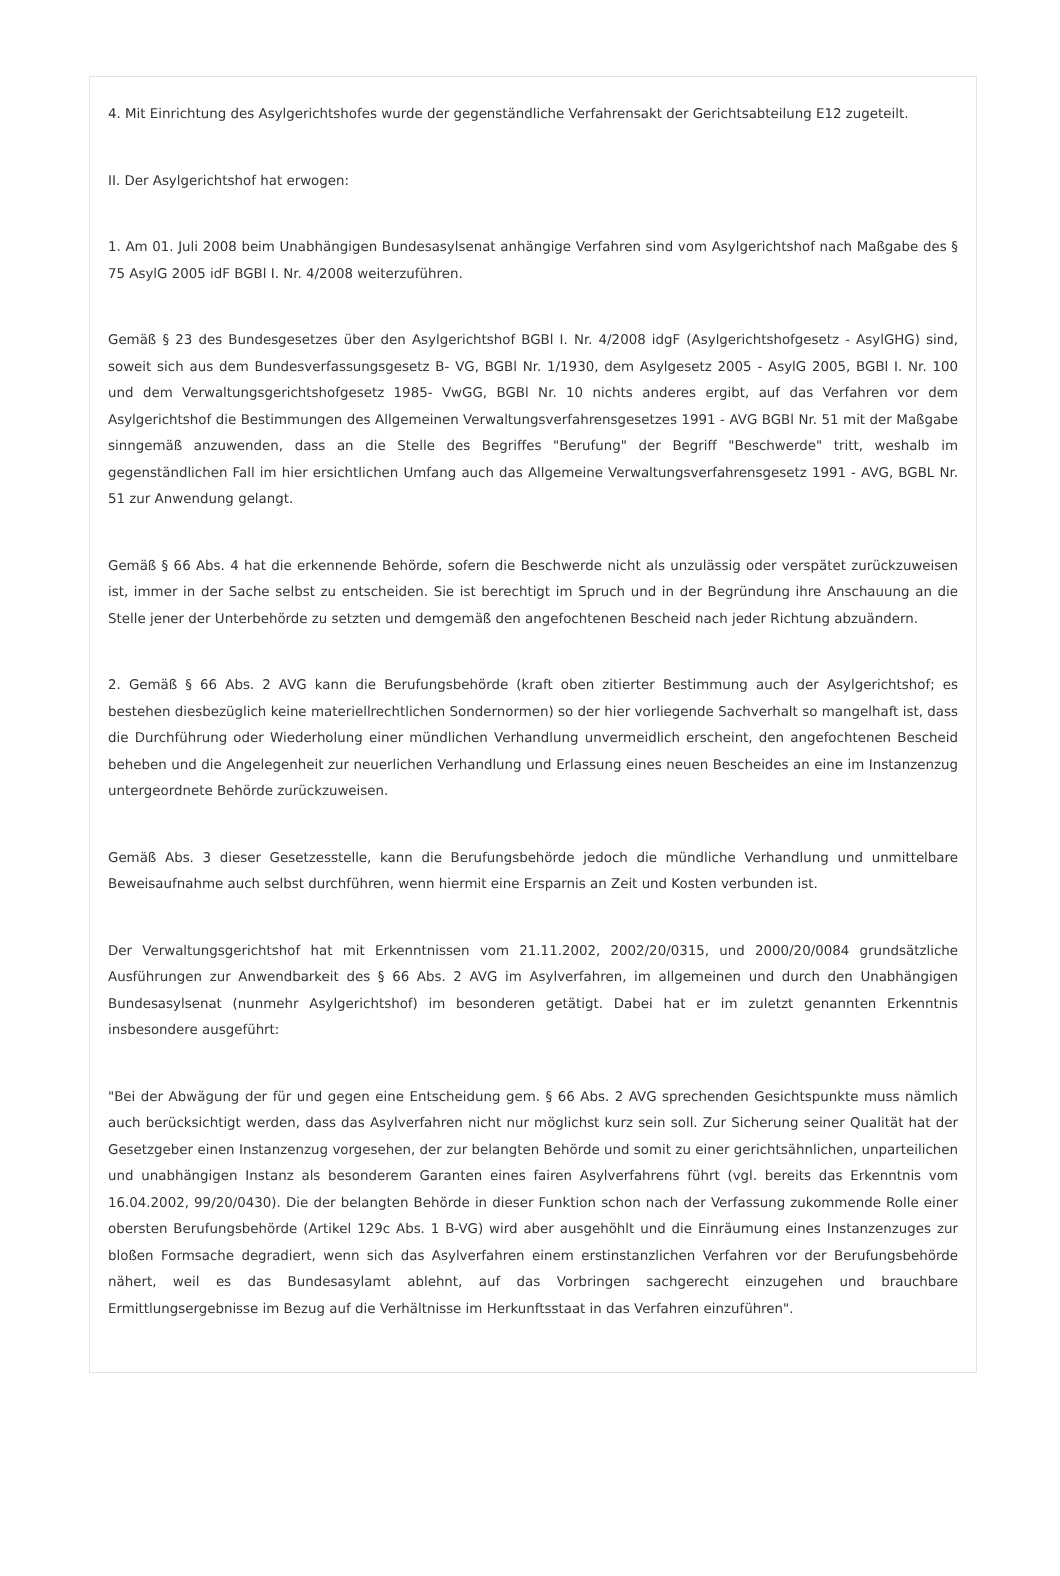4. Mit Einrichtung des Asylgerichtshofes wurde der gegenständliche Verfahrensakt der Gerichtsabteilung E12 zugeteilt.
II. Der Asylgerichtshof hat erwogen:
1. Am 01. Juli 2008 beim Unabhängigen Bundesasylsenat anhängige Verfahren sind vom Asylgerichtshof nach Maßgabe des § 75 AsylG 2005 idF BGBl I. Nr. 4/2008 weiterzuführen.
Gemäß § 23 des Bundesgesetzes über den Asylgerichtshof BGBl I. Nr. 4/2008 idgF (Asylgerichtshofgesetz - AsylGHG) sind, soweit sich aus dem Bundesverfassungsgesetz B- VG, BGBl Nr. 1/1930, dem Asylgesetz 2005 - AsylG 2005, BGBl I. Nr. 100 und dem Verwaltungsgerichtshofgesetz 1985- VwGG, BGBl Nr. 10 nichts anderes ergibt, auf das Verfahren vor dem Asylgerichtshof die Bestimmungen des Allgemeinen Verwaltungsverfahrensgesetzes 1991 - AVG BGBl Nr. 51 mit der Maßgabe sinngemäß anzuwenden, dass an die Stelle des Begriffes "Berufung" der Begriff "Beschwerde" tritt, weshalb im gegenständlichen Fall im hier ersichtlichen Umfang auch das Allgemeine Verwaltungsverfahrensgesetz 1991 - AVG, BGBL Nr. 51 zur Anwendung gelangt.
Gemäß § 66 Abs. 4 hat die erkennende Behörde, sofern die Beschwerde nicht als unzulässig oder verspätet zurückzuweisen ist, immer in der Sache selbst zu entscheiden. Sie ist berechtigt im Spruch und in der Begründung ihre Anschauung an die Stelle jener der Unterbehörde zu setzten und demgemäß den angefochtenen Bescheid nach jeder Richtung abzuändern.
2. Gemäß § 66 Abs. 2 AVG kann die Berufungsbehörde (kraft oben zitierter Bestimmung auch der Asylgerichtshof; es bestehen diesbezüglich keine materiellrechtlichen Sondernormen) so der hier vorliegende Sachverhalt so mangelhaft ist, dass die Durchführung oder Wiederholung einer mündlichen Verhandlung unvermeidlich erscheint, den angefochtenen Bescheid beheben und die Angelegenheit zur neuerlichen Verhandlung und Erlassung eines neuen Bescheides an eine im Instanzenzug untergeordnete Behörde zurückzuweisen.
Gemäß Abs. 3 dieser Gesetzesstelle, kann die Berufungsbehörde jedoch die mündliche Verhandlung und unmittelbare Beweisaufnahme auch selbst durchführen, wenn hiermit eine Ersparnis an Zeit und Kosten verbunden ist.
Der Verwaltungsgerichtshof hat mit Erkenntnissen vom 21.11.2002, 2002/20/0315, und 2000/20/0084 grundsätzliche Ausführungen zur Anwendbarkeit des § 66 Abs. 2 AVG im Asylverfahren, im allgemeinen und durch den Unabhängigen Bundesasylsenat (nunmehr Asylgerichtshof) im besonderen getätigt. Dabei hat er im zuletzt genannten Erkenntnis insbesondere ausgeführt:
"Bei der Abwägung der für und gegen eine Entscheidung gem. § 66 Abs. 2 AVG sprechenden Gesichtspunkte muss nämlich auch berücksichtigt werden, dass das Asylverfahren nicht nur möglichst kurz sein soll. Zur Sicherung seiner Qualität hat der Gesetzgeber einen Instanzenzug vorgesehen, der zur belangten Behörde und somit zu einer gerichtsähnlichen, unparteilichen und unabhängigen Instanz als besonderem Garanten eines fairen Asylverfahrens führt (vgl. bereits das Erkenntnis vom 16.04.2002, 99/20/0430). Die der belangten Behörde in dieser Funktion schon nach der Verfassung zukommende Rolle einer obersten Berufungsbehörde (Artikel 129c Abs. 1 B-VG) wird aber ausgehöhlt und die Einräumung eines Instanzenzuges zur bloßen Formsache degradiert, wenn sich das Asylverfahren einem erstinstanzlichen Verfahren vor der Berufungsbehörde nähert, weil es das Bundesasylamt ablehnt, auf das Vorbringen sachgerecht einzugehen und brauchbare Ermittlungsergebnisse im Bezug auf die Verhältnisse im Herkunftsstaat in das Verfahren einzuführen".